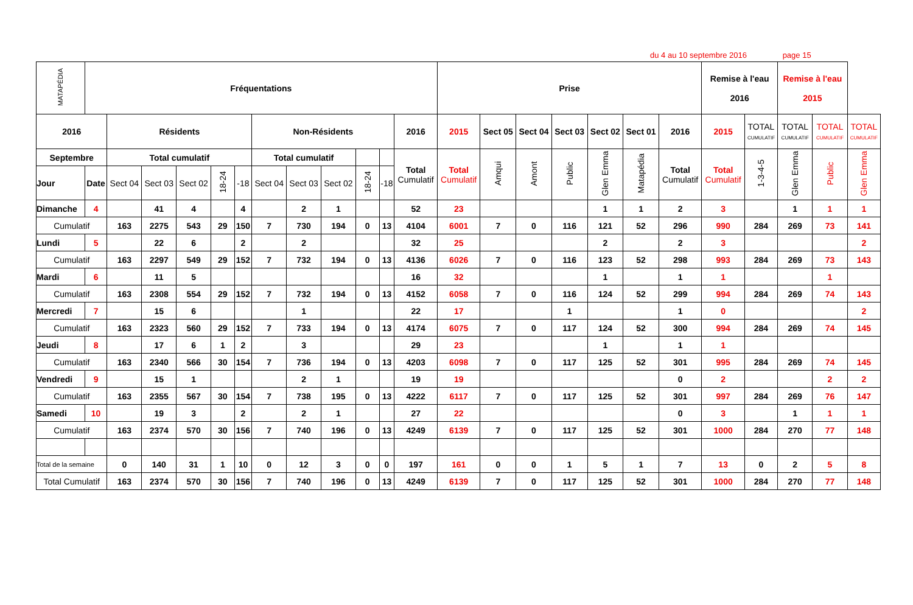du 4 au 10 septembre 2016 page 15
| MATAPÉDIA | Fréquentations | | | | | | | | | | | | Prise | | | | | | | Remise à l'eau 2016 | | Remise à l'eau 2015 | | |
| --- | --- | --- | --- | --- | --- | --- | --- | --- | --- | --- | --- | --- | --- | --- | --- | --- | --- | --- | --- | --- | --- | --- | --- | --- |
| 2016 | | Résidents | | | | | Non-Résidents | | | | | 2016 | 2015 | Sect 05 | Sect 04 | Sect 03 | Sect 02 | Sect 01 | 2016 | 2015 | TOTAL CUMULATIF | TOTAL CUMULATIF | TOTAL CUMULATIF | TOTAL CUMULATIF |
| Septembre | | Total cumulatif | | | | | Total cumulatif | | | | | Total Cumulatif | Total Cumulatif | Amqui | Amont | Public | Glen Emma | Matapédia | Total Cumulatif | Total Cumulatif | 1-3-4-5 | Glen Emma | Public | Glen Emma |
| Jour | Date | Sect 04 | Sect 03 | Sect 02 | 18-24 | -18 | Sect 04 | Sect 03 | Sect 02 | 18-24 | -18 | | | | | | | | | | | | | |
| Dimanche | 4 | | 41 | 4 | | 4 | | 2 | 1 | | | 52 | 23 | | | | 1 | 1 | 2 | 3 | | 1 | 1 | 1 |
| Cumulatif | | 163 | 2275 | 543 | 29 | 150 | 7 | 730 | 194 | 0 | 13 | 4104 | 6001 | 7 | 0 | 116 | 121 | 52 | 296 | 990 | 284 | 269 | 73 | 141 |
| Lundi | 5 | | 22 | 6 | | 2 | | 2 | | | | 32 | 25 | | | | 2 | | 2 | 3 | | | | 2 |
| Cumulatif | | 163 | 2297 | 549 | 29 | 152 | 7 | 732 | 194 | 0 | 13 | 4136 | 6026 | 7 | 0 | 116 | 123 | 52 | 298 | 993 | 284 | 269 | 73 | 143 |
| Mardi | 6 | | 11 | 5 | | | | | | | | 16 | 32 | | | | 1 | | 1 | 1 | | | 1 | |
| Cumulatif | | 163 | 2308 | 554 | 29 | 152 | 7 | 732 | 194 | 0 | 13 | 4152 | 6058 | 7 | 0 | 116 | 124 | 52 | 299 | 994 | 284 | 269 | 74 | 143 |
| Mercredi | 7 | | 15 | 6 | | | | 1 | | | | 22 | 17 | | | 1 | | | 1 | 0 | | | | 2 |
| Cumulatif | | 163 | 2323 | 560 | 29 | 152 | 7 | 733 | 194 | 0 | 13 | 4174 | 6075 | 7 | 0 | 117 | 124 | 52 | 300 | 994 | 284 | 269 | 74 | 145 |
| Jeudi | 8 | | 17 | 6 | 1 | 2 | | 3 | | | | 29 | 23 | | | | 1 | | 1 | 1 | | | | |
| Cumulatif | | 163 | 2340 | 566 | 30 | 154 | 7 | 736 | 194 | 0 | 13 | 4203 | 6098 | 7 | 0 | 117 | 125 | 52 | 301 | 995 | 284 | 269 | 74 | 145 |
| Vendredi | 9 | | 15 | 1 | | | | 2 | 1 | | | 19 | 19 | | | | | | 0 | 2 | | | 2 | 2 |
| Cumulatif | | 163 | 2355 | 567 | 30 | 154 | 7 | 738 | 195 | 0 | 13 | 4222 | 6117 | 7 | 0 | 117 | 125 | 52 | 301 | 997 | 284 | 269 | 76 | 147 |
| Samedi | 10 | | 19 | 3 | | 2 | | 2 | 1 | | | 27 | 22 | | | | | | 0 | 3 | | 1 | 1 | 1 |
| Cumulatif | | 163 | 2374 | 570 | 30 | 156 | 7 | 740 | 196 | 0 | 13 | 4249 | 6139 | 7 | 0 | 117 | 125 | 52 | 301 | 1000 | 284 | 270 | 77 | 148 |
| Total de la semaine | | 0 | 140 | 31 | 1 | 10 | 0 | 12 | 3 | 0 | 0 | 197 | 161 | 0 | 0 | 1 | 5 | 1 | 7 | 13 | 0 | 2 | 5 | 8 |
| Total Cumulatif | | 163 | 2374 | 570 | 30 | 156 | 7 | 740 | 196 | 0 | 13 | 4249 | 6139 | 7 | 0 | 117 | 125 | 52 | 301 | 1000 | 284 | 270 | 77 | 148 |